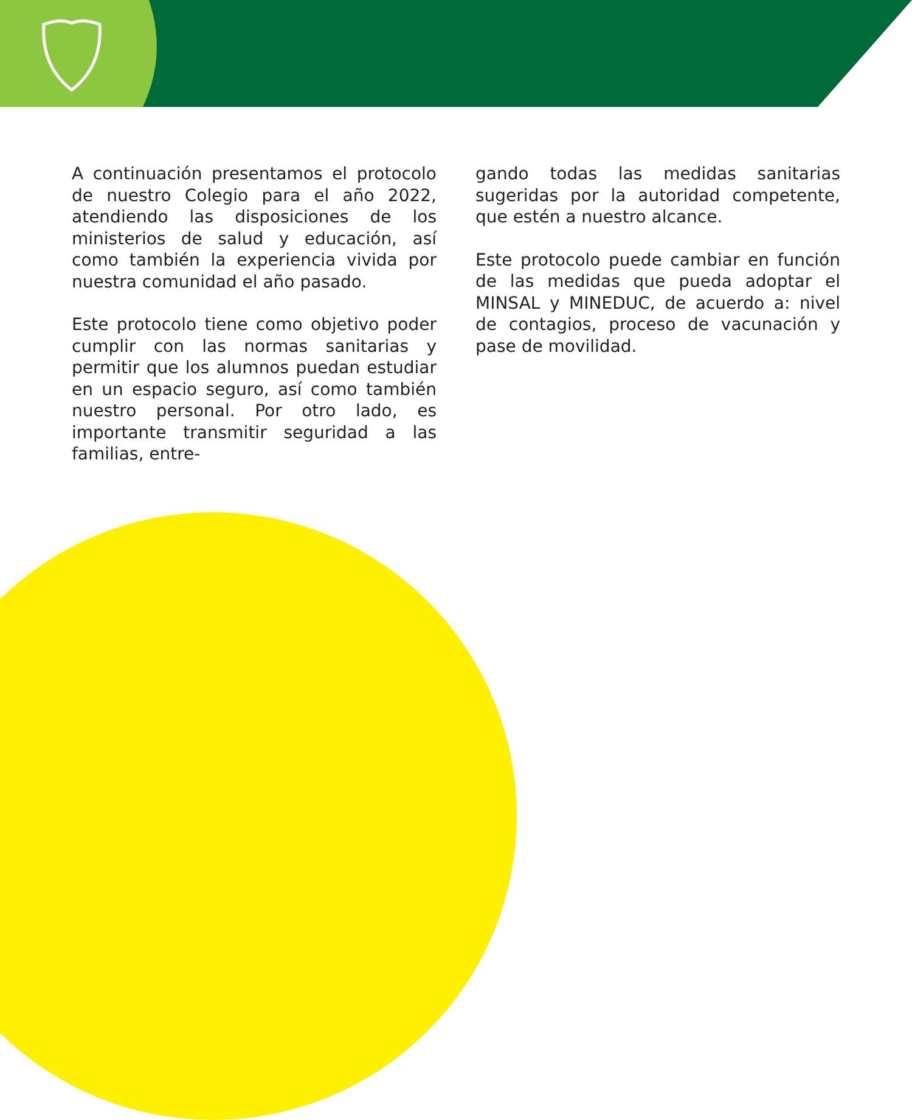A continuación presentamos el protocolo de nuestro Colegio para el año 2022, atendiendo las disposiciones de los ministerios de salud y educación, así como también la experiencia vivida por nuestra comunidad el año pasado.
Este protocolo tiene como objetivo poder cumplir con las normas sanitarias y permitir que los alumnos puedan estudiar en un espacio seguro, así como también nuestro personal. Por otro lado, es importante transmitir seguridad a las familias, entre-
gando todas las medidas sanitarias sugeridas por la autoridad competente, que estén a nuestro alcance.
Este protocolo puede cambiar en función de las medidas que pueda adoptar el MINSAL y MINEDUC, de acuerdo a: nivel de contagios, proceso de vacunación y pase de movilidad.